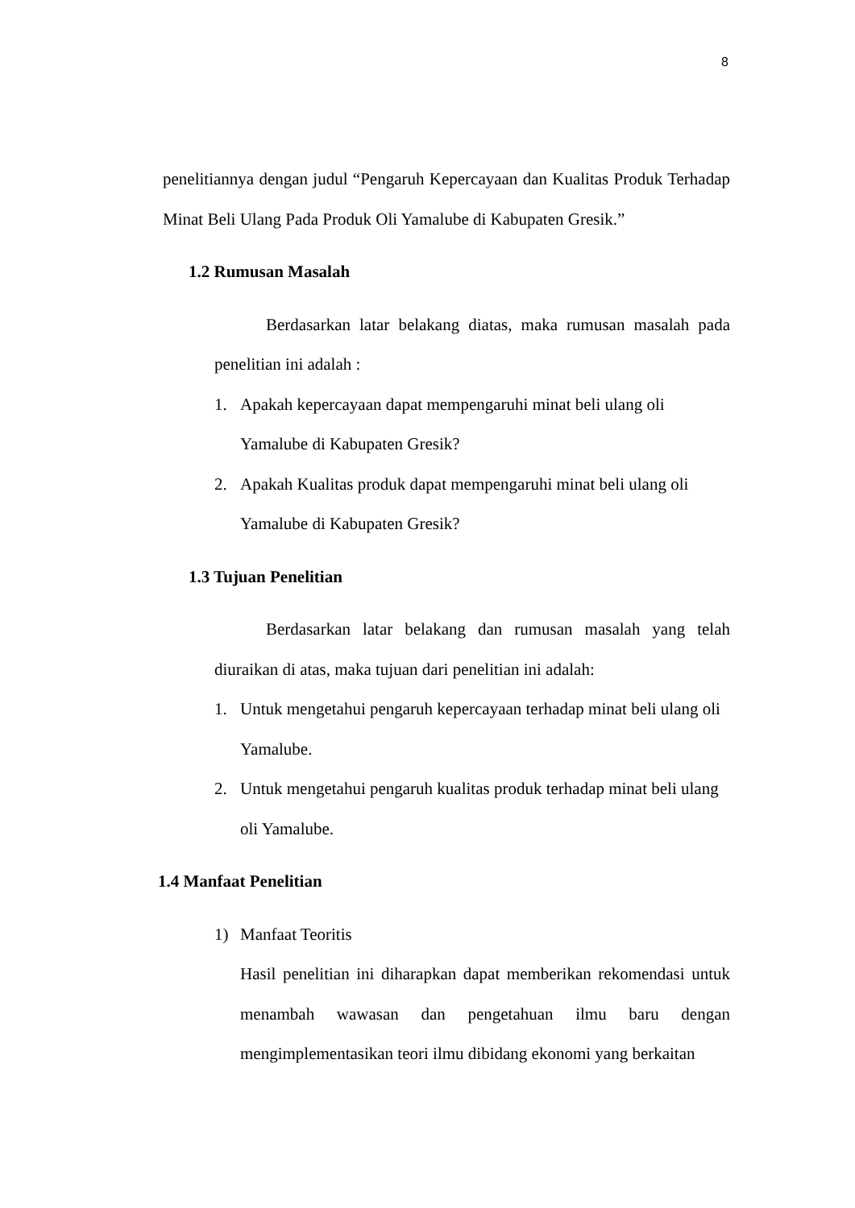8
penelitiannya dengan judul “Pengaruh Kepercayaan dan Kualitas Produk Terhadap Minat Beli Ulang Pada Produk Oli Yamalube di Kabupaten Gresik.”
1.2 Rumusan Masalah
Berdasarkan latar belakang diatas, maka rumusan masalah pada penelitian ini adalah :
1. Apakah kepercayaan dapat mempengaruhi minat beli ulang oli
Yamalube di Kabupaten Gresik?
2. Apakah Kualitas produk dapat mempengaruhi minat beli ulang oli
Yamalube di Kabupaten Gresik?
1.3 Tujuan Penelitian
Berdasarkan latar belakang dan rumusan masalah yang telah diuraikan di atas, maka tujuan dari penelitian ini adalah:
1. Untuk mengetahui pengaruh kepercayaan terhadap minat beli ulang oli Yamalube.
2. Untuk mengetahui pengaruh kualitas produk terhadap minat beli ulang oli Yamalube.
1.4 Manfaat Penelitian
1) Manfaat Teoritis
Hasil penelitian ini diharapkan dapat memberikan rekomendasi untuk menambah wawasan dan pengetahuan ilmu baru dengan mengimplementasikan teori ilmu dibidang ekonomi yang berkaitan